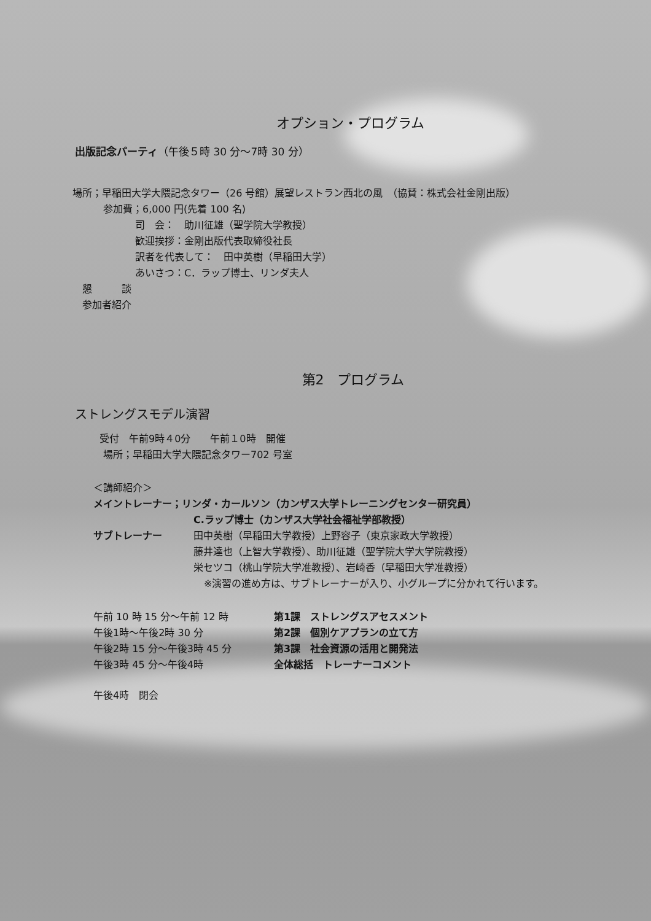オプション・プログラム
出版記念パーティ（午後５時 30 分～7時 30 分）
場所；早稲田大学大隈記念タワー（26 号館）展望レストラン西北の風　（協賛：株式会社金剛出版）
参加費；6,000 円(先着 100 名)
司　会：　助川征雄（聖学院大学教授）
歓迎挨拶：金剛出版代表取締役社長
訳者を代表して：　田中英樹（早稲田大学）
あいさつ：C．ラップ博士、リンダ夫人
懇　　　談
参加者紹介
第2　プログラム
ストレングスモデル演習
受付　午前9時４0分　　午前１0時　開催
場所；早稲田大学大隈記念タワー702 号室
＜講師紹介＞
メイントレーナー；リンダ・カールソン（カンザス大学トレーニングセンター研究員）
C.ラップ博士（カンザス大学社会福祉学部教授）
サブトレーナー 田中英樹（早稲田大学教授）上野容子（東京家政大学教授）
藤井達也（上智大学教授）、助川征雄（聖学院大学大学院教授）
栄セツコ（桃山学院大学准教授）、岩崎香（早稲田大学准教授）
※演習の進め方は、サブトレーナーが入り、小グループに分かれて行います。
午前 10 時 15 分～午前 12 時 第1課　ストレングスアセスメント
午後1時～午後2時 30 分 第2課　個別ケアプランの立て方
午後2時 15 分～午後3時 45 分 第3課　社会資源の活用と開発法
午後3時 45 分～午後4時 全体総括　トレーナーコメント
午後4時　閉会